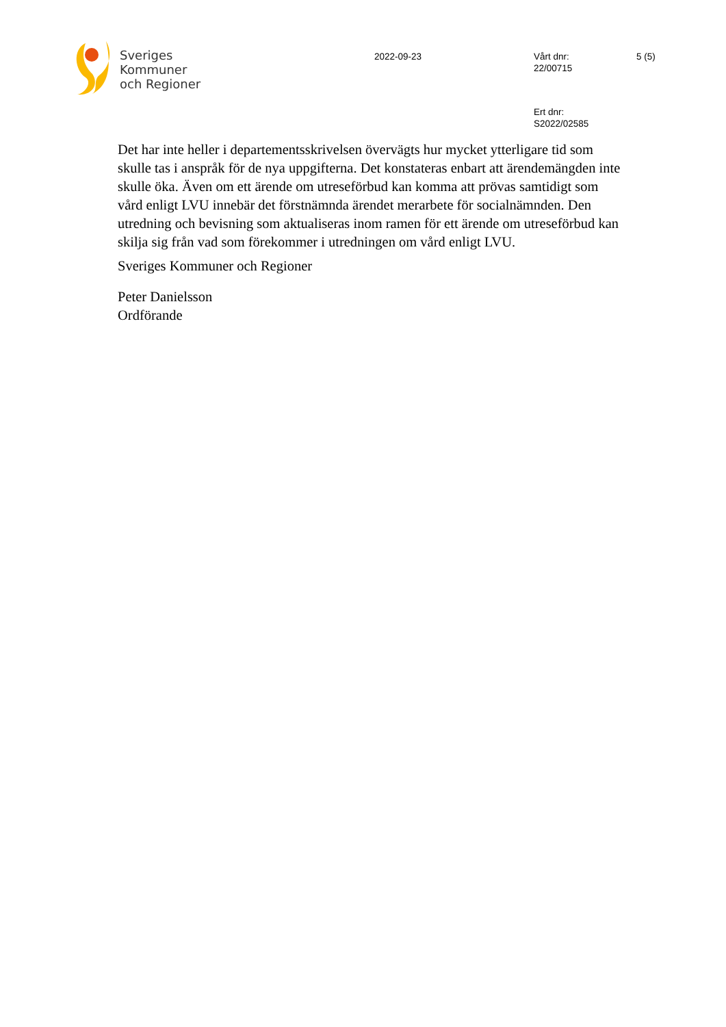Sveriges
Kommuner
och Regioner
2022-09-23
Vårt dnr:
22/00715
5 (5)
Ert dnr:
S2022/02585
Det har inte heller i departementsskrivelsen övervägts hur mycket ytterligare tid som skulle tas i anspråk för de nya uppgifterna. Det konstateras enbart att ärendemängden inte skulle öka. Även om ett ärende om utreseförbud kan komma att prövas samtidigt som vård enligt LVU innebär det förstnämnda ärendet merarbete för socialnämnden. Den utredning och bevisning som aktualiseras inom ramen för ett ärende om utreseförbud kan skilja sig från vad som förekommer i utredningen om vård enligt LVU.
Sveriges Kommuner och Regioner
Peter Danielsson
Ordförande